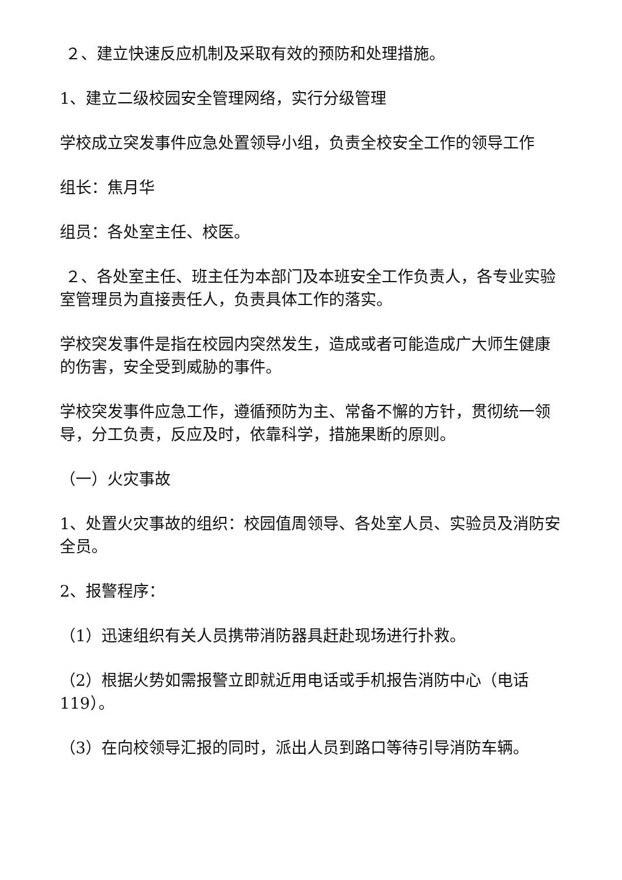２、建立快速反应机制及采取有效的预防和处理措施。
1、建立二级校园安全管理网络，实行分级管理
学校成立突发事件应急处置领导小组，负责全校安全工作的领导工作
组长：焦月华
组员：各处室主任、校医。
２、各处室主任、班主任为本部门及本班安全工作负责人，各专业实验室管理员为直接责任人，负责具体工作的落实。
学校突发事件是指在校园内突然发生，造成或者可能造成广大师生健康的伤害，安全受到威胁的事件。
学校突发事件应急工作，遵循预防为主、常备不懈的方针，贯彻统一领导，分工负责，反应及时，依靠科学，措施果断的原则。
（一）火灾事故
1、处置火灾事故的组织：校园值周领导、各处室人员、实验员及消防安全员。
2、报警程序：
（1）迅速组织有关人员携带消防器具赶赴现场进行扑救。
（2）根据火势如需报警立即就近用电话或手机报告消防中心（电话119）。
（3）在向校领导汇报的同时，派出人员到路口等待引导消防车辆。